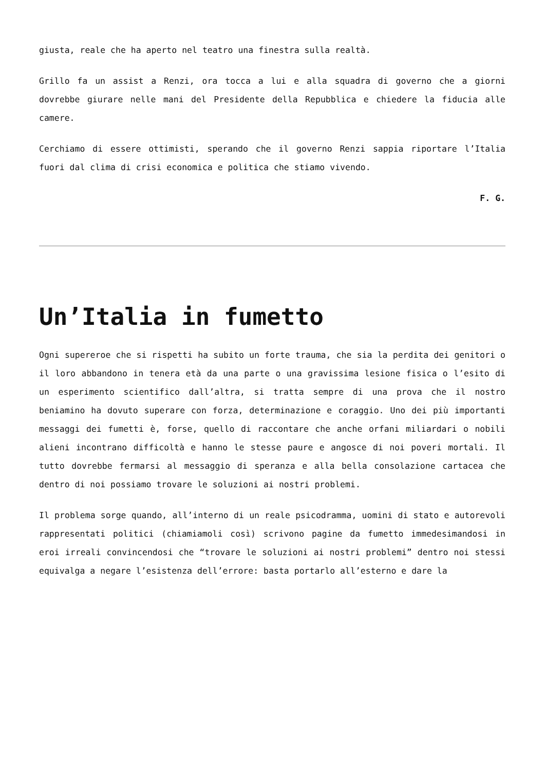giusta, reale che ha aperto nel teatro una finestra sulla realtà.
Grillo fa un assist a Renzi, ora tocca a lui e alla squadra di governo che a giorni dovrebbe giurare nelle mani del Presidente della Repubblica e chiedere la fiducia alle camere.
Cerchiamo di essere ottimisti, sperando che il governo Renzi sappia riportare l’Italia fuori dal clima di crisi economica e politica che stiamo vivendo.
F. G.
Un’Italia in fumetto
Ogni supereroe che si rispetti ha subito un forte trauma, che sia la perdita dei genitori o il loro abbandono in tenera età da una parte o una gravissima lesione fisica o l’esito di un esperimento scientifico dall’altra, si tratta sempre di una prova che il nostro beniamino ha dovuto superare con forza, determinazione e coraggio. Uno dei più importanti messaggi dei fumetti è, forse, quello di raccontare che anche orfani miliardari o nobili alieni incontrano difficoltà e hanno le stesse paure e angosce di noi poveri mortali. Il tutto dovrebbe fermarsi al messaggio di speranza e alla bella consolazione cartacea che dentro di noi possiamo trovare le soluzioni ai nostri problemi.
Il problema sorge quando, all’interno di un reale psicodramma, uomini di stato e autorevoli rappresentati politici (chiamiamoli così) scrivono pagine da fumetto immedesimandosi in eroi irreali convincendosi che “trovare le soluzioni ai nostri problemi” dentro noi stessi equivalga a negare l’esistenza dell’errore: basta portarlo all’esterno e dare la